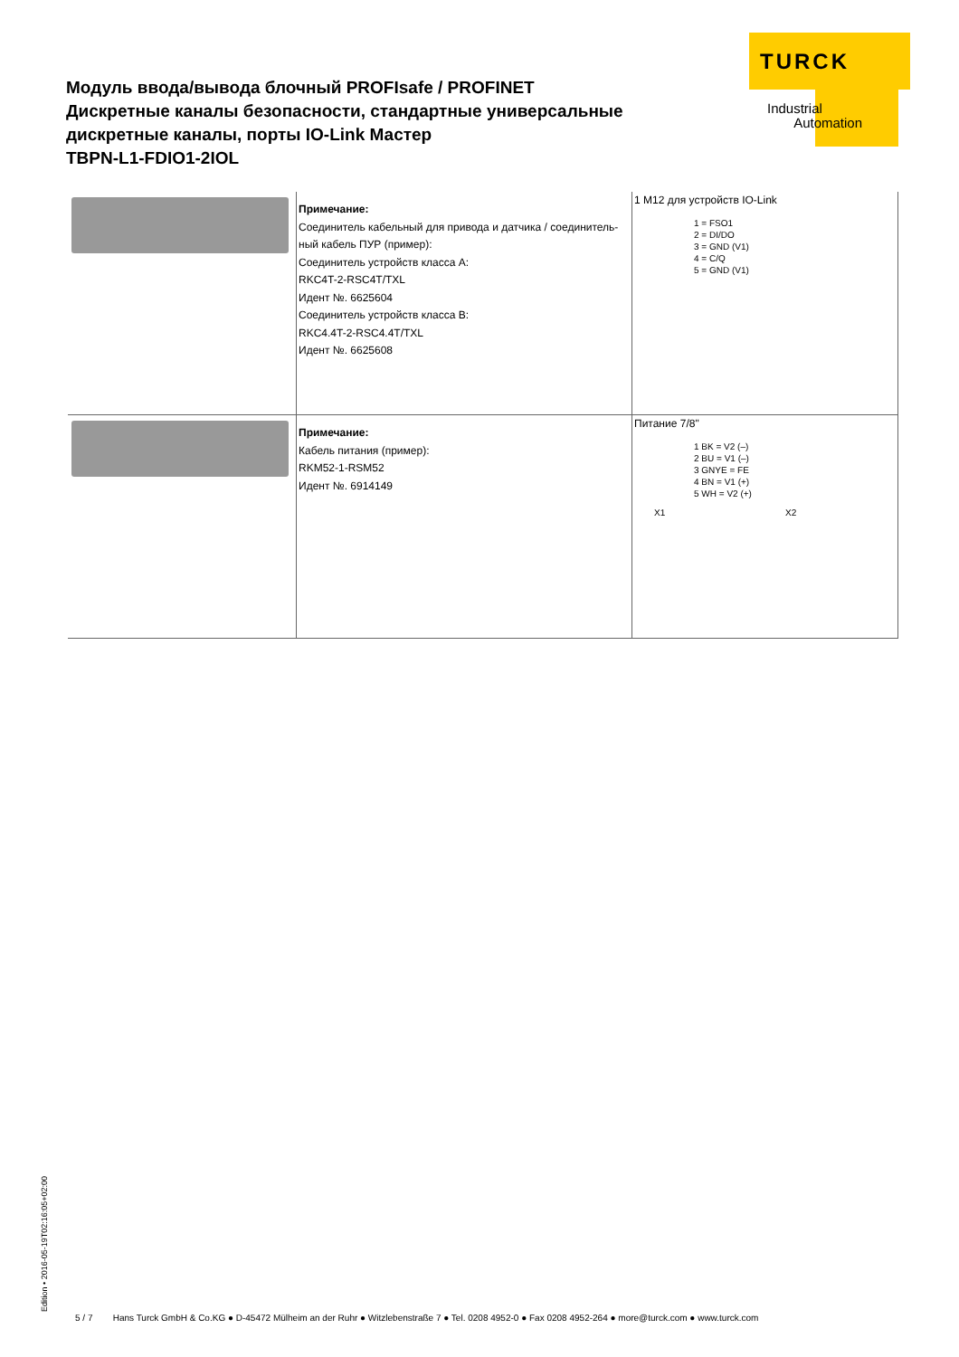TURCK
Industrial
Automation
Модуль ввода/вывода блочный PROFIsafe / PROFINET
Дискретные каналы безопасности, стандартные универсальные
дискретные каналы, порты IO-Link Мастер
TBPN-L1-FDIO1-2IOL
| | Примечание: Соединитель кабельный для привода и датчика / соединитель-ный кабель ПУР (пример): Соединитель устройств класса A: RKC4T-2-RSC4T/TXL Идент №. 6625604 Соединитель устройств класса B: RKC4.4T-2-RSC4.4T/TXL Идент №. 6625608 | 1 M12 для устройств IO-Link 1 = FSO1 2 = DI/DO 3 = GND (V1) 4 = C/Q 5 = GND (V1) |
| | Примечание: Кабель питания (пример): RKM52-1-RSM52 Идент №. 6914149 | Питание 7/8" 1 BK = V2 (–) 2 BU = V1 (–) 3 GNYE = FE 4 BN = V1 (+) 5 WH = V2 (+) X1 X2 |
Edition • 2016-05-19T02:16:05+02:00
5 / 7 Hans Turck GmbH & Co.KG ● D-45472 Mülheim an der Ruhr ● Witzlebenstraße 7 ● Tel. 0208 4952-0 ● Fax 0208 4952-264 ● more@turck.com ● www.turck.com